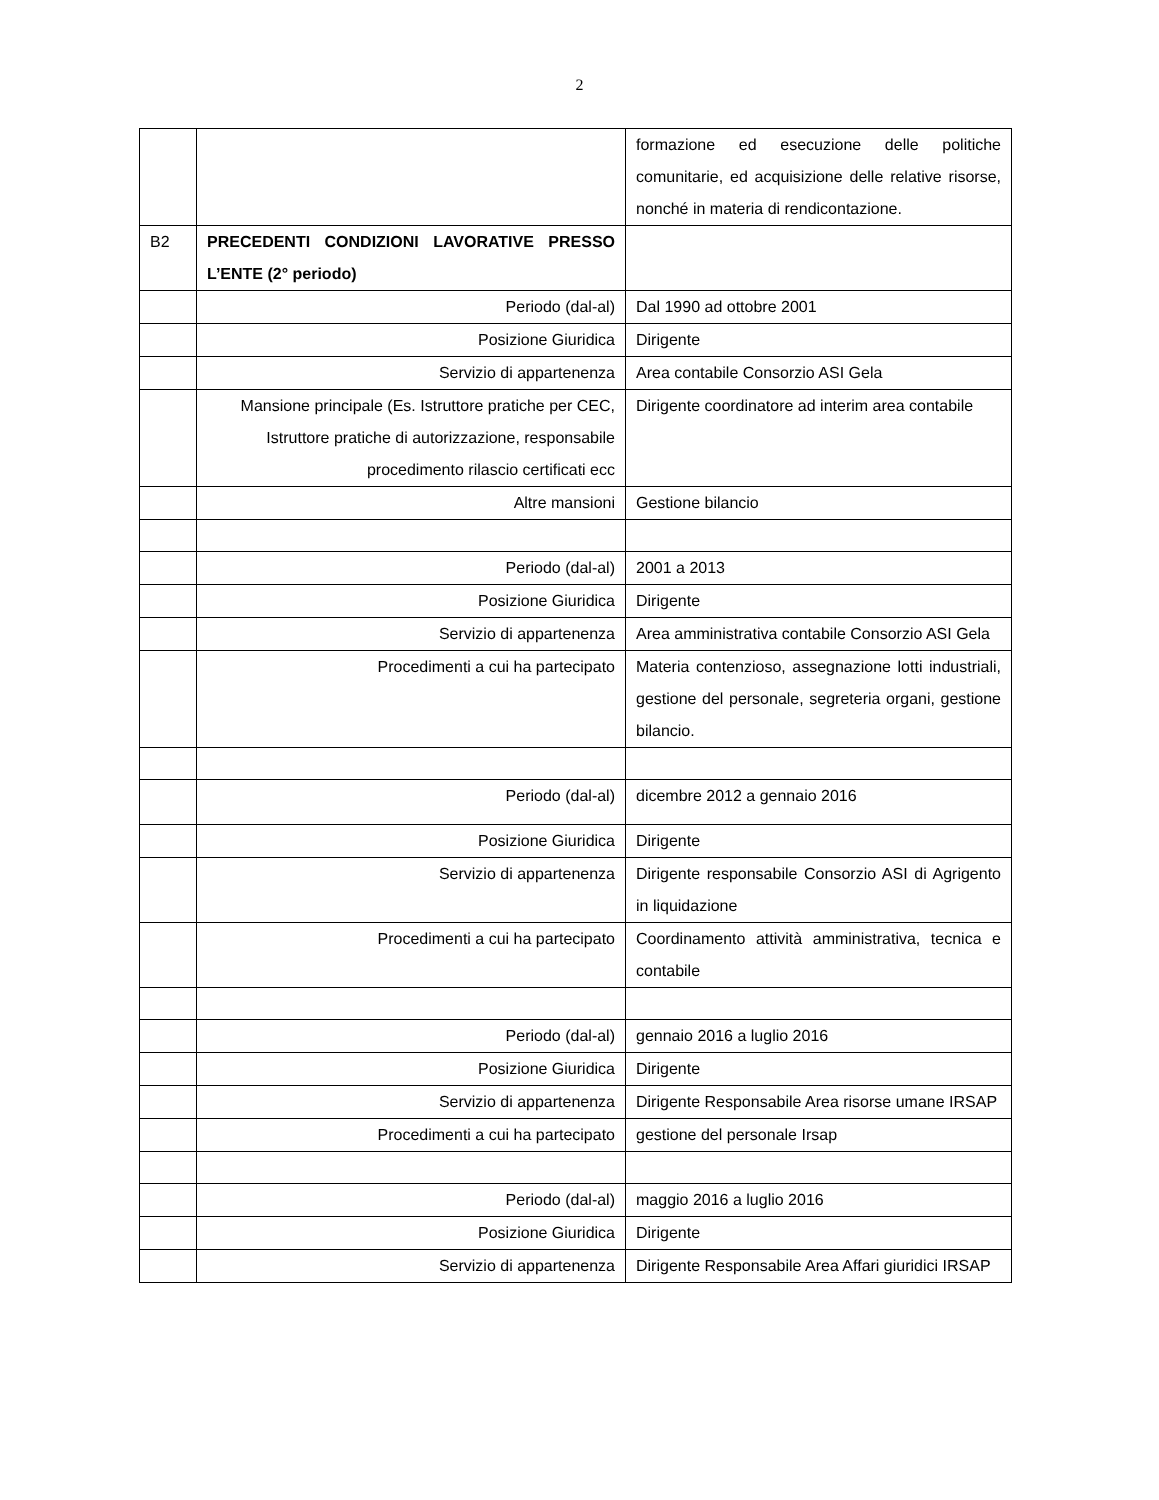2
| | | formazione ed esecuzione delle politiche comunitarie, ed acquisizione delle relative risorse, nonché in materia di rendicontazione. |
| B2 | PRECEDENTI CONDIZIONI LAVORATIVE PRESSO L’ENTE (2° periodo) | |
| | Periodo (dal-al) | Dal 1990 ad ottobre 2001 |
| | Posizione Giuridica | Dirigente |
| | Servizio di appartenenza | Area contabile Consorzio ASI Gela |
| | Mansione principale (Es. Istruttore pratiche per CEC, Istruttore pratiche di autorizzazione, responsabile procedimento rilascio certificati ecc | Dirigente coordinatore ad interim area contabile |
| | Altre mansioni | Gestione bilancio |
| | Periodo (dal-al) | 2001 a 2013 |
| | Posizione Giuridica | Dirigente |
| | Servizio di appartenenza | Area amministrativa contabile Consorzio ASI Gela |
| | Procedimenti a cui ha partecipato | Materia contenzioso, assegnazione lotti industriali, gestione del personale, segreteria organi, gestione bilancio. |
| | Periodo (dal-al) | dicembre 2012 a gennaio 2016 |
| | Posizione Giuridica | Dirigente |
| | Servizio di appartenenza | Dirigente responsabile Consorzio ASI di Agrigento in liquidazione |
| | Procedimenti a cui ha partecipato | Coordinamento attività amministrativa, tecnica e contabile |
| | Periodo (dal-al) | gennaio 2016 a luglio 2016 |
| | Posizione Giuridica | Dirigente |
| | Servizio di appartenenza | Dirigente Responsabile Area risorse umane IRSAP |
| | Procedimenti a cui ha partecipato | gestione del personale Irsap |
| | Periodo (dal-al) | maggio 2016 a luglio 2016 |
| | Posizione Giuridica | Dirigente |
| | Servizio di appartenenza | Dirigente Responsabile Area Affari giuridici IRSAP |